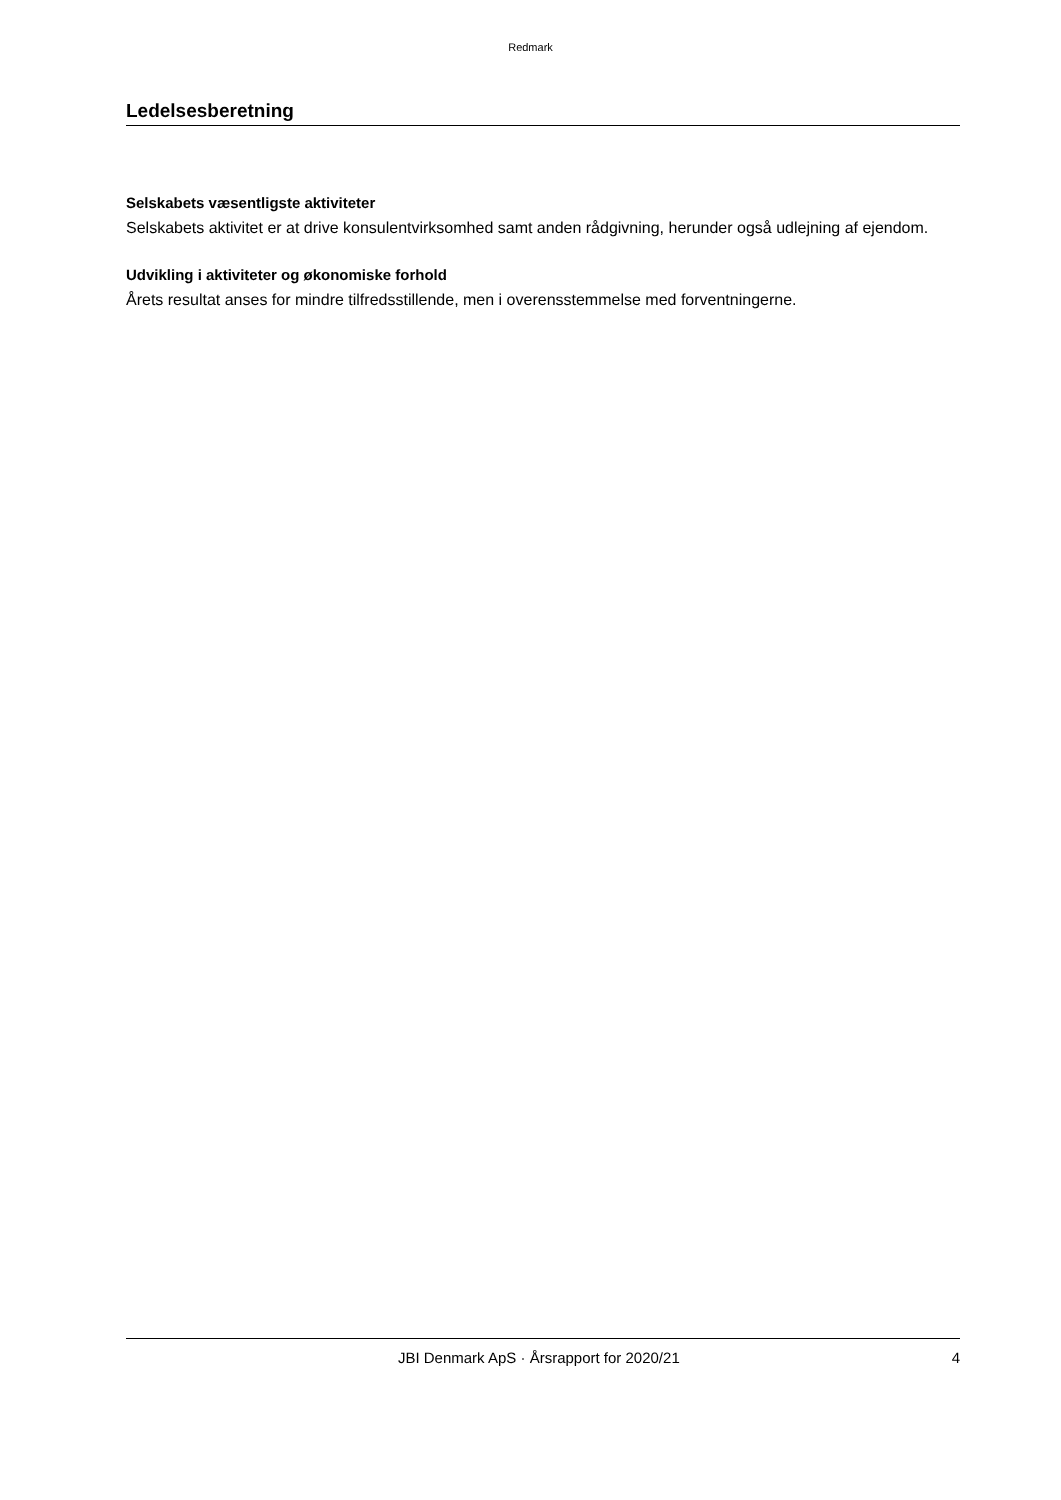Redmark
Ledelsesberetning
Selskabets væsentligste aktiviteter
Selskabets aktivitet er at drive konsulentvirksomhed samt anden rådgivning, herunder også udlejning af ejendom.
Udvikling i aktiviteter og økonomiske forhold
Årets resultat anses for mindre tilfredsstillende, men i overensstemmelse med forventningerne.
JBI Denmark ApS · Årsrapport for 2020/21 4